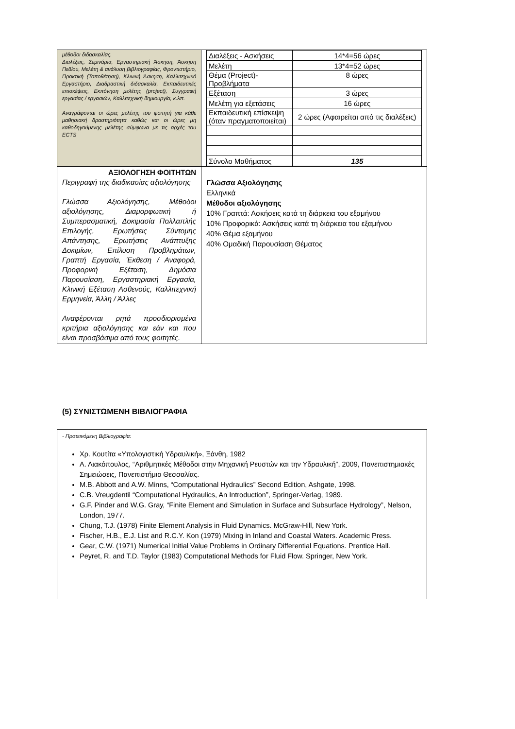| μέθοδοι διδασκαλίας. Διαλέξεις, Σεμινάρια, Εργαστηριακή Άσκηση, Άσκηση Πεδίου, Μελέτη & ανάλυση βιβλιογραφίας, Φροντιστήριο, Πρακτική (Τοποθέτηση), Κλινική Άσκηση, Καλλιτεχνικό Εργαστήριο, Διαδραστική διδασκαλία, Εκπαιδευτικές επισκέψεις, Εκπόνηση μελέτης (project), Συγγραφή εργασίας / εργασιών, Καλλιτεχνική δημιουργία, κ.λπ. Αναγράφονται οι ώρες μελέτης του φοιτητή για κάθε μαθησιακή δραστηριότητα καθώς και οι ώρες μη καθοδηγούμενης μελέτης σύμφωνα με τις αρχές του ECTS | / Διαλέξεις - Ασκήσεις / 14*4=56 ώρες / / Μελέτη / 13*4=52 ώρες / / Θέμα (Project)- Προβλήματα / 8 ώρες / / Εξέταση / 3 ώρες / / Μελέτη για εξετάσεις / 16 ώρες / / Εκπαιδευτική επίσκεψη (όταν πραγματοποιείται) / 2 ώρες (Αφαιρείται από τις διαλέξεις) / / Σύνολο Μαθήματος / 135 / |
| ΑΞΙΟΛΟΓΗΣΗ ΦΟΙΤΗΤΩΝ Περιγραφή της διαδικασίας αξιολόγησης Γλώσσα Αξιολόγησης, Μέθοδοι αξιολόγησης, Διαμορφωτική ή Συμπερασματική, Δοκιμασία Πολλαπλής Επιλογής, Ερωτήσεις Σύντομης Απάντησης, Ερωτήσεις Ανάπτυξης Δοκιμίων, Επίλυση Προβλημάτων, Γραπτή Εργασία, Έκθεση / Αναφορά, Προφορική Εξέταση, Δημόσια Παρουσίαση, Εργαστηριακή Εργασία, Κλινική Εξέταση Ασθενούς, Καλλιτεχνική Ερμηνεία, Άλλη / Άλλες Αναφέρονται ρητά προσδιορισμένα κριτήρια αξιολόγησης και εάν και που είναι προσβάσιμα από τους φοιτητές. | Γλώσσα Αξιολόγησης Ελληνικά Μέθοδοι αξιολόγησης 10% Γραπτά: Ασκήσεις κατά τη διάρκεια του εξαμήνου 10% Προφορικά: Ασκήσεις κατά τη διάρκεια του εξαμήνου 40% Θέμα εξαμήνου 40% Ομαδική Παρουσίαση Θέματος |
(5) ΣΥΝΙΣΤΩΜΕΝΗ ΒΙΒΛΙΟΓΡΑΦΙΑ
- Προτεινόμενη Βιβλιογραφία:
Χρ. Κουτίτα «Υπολογιστική Υδραυλική», Ξάνθη, 1982
Α. Λιακόπουλος, “Αριθμητικές Μέθοδοι στην Μηχανική Ρευστών και την Υδραυλική”, 2009, Πανεπιστημιακές Σημειώσεις, Πανεπιστήμιο Θεσσαλίας.
M.B. Abbott and A.W. Minns, “Computational Hydraulics” Second Edition, Ashgate, 1998.
C.B. Vreugdentil “Computational Hydraulics, An Introduction”, Springer-Verlag, 1989.
G.F. Pinder and W.G. Gray, “Finite Element and Simulation in Surface and Subsurface Hydrology”, Nelson, London, 1977.
Chung, T.J. (1978) Finite Element Analysis in Fluid Dynamics. McGraw-Hill, New York.
Fischer, H.B., E.J. List and R.C.Y. Kon (1979) Mixing in Inland and Coastal Waters. Academic Press.
Gear, C.W. (1971) Numerical Initial Value Problems in Ordinary Differential Equations. Prentice Hall.
Peyret, R. and T.D. Taylor (1983) Computational Methods for Fluid Flow. Springer, New York.